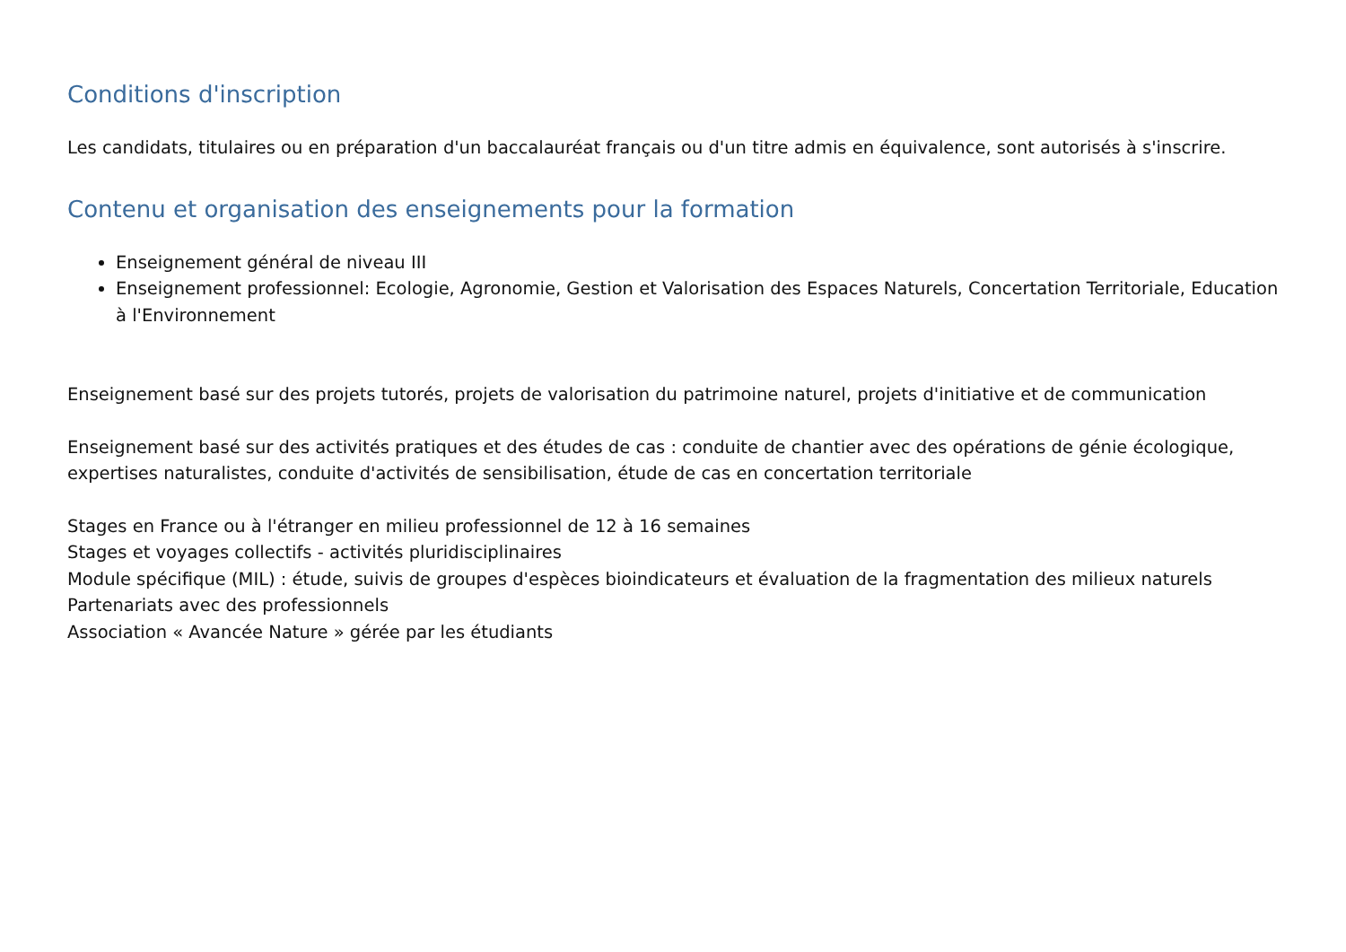Conditions d'inscription
Les candidats, titulaires ou en préparation d'un baccalauréat français ou d'un titre admis en équivalence, sont autorisés à s'inscrire.
Contenu et organisation des enseignements pour la formation
Enseignement général de niveau III
Enseignement professionnel: Ecologie, Agronomie, Gestion et Valorisation des Espaces Naturels, Concertation Territoriale, Education à l'Environnement
Enseignement basé sur des projets tutorés, projets de valorisation du patrimoine naturel, projets d'initiative et de communication
Enseignement basé sur des activités pratiques et des études de cas : conduite de chantier avec des opérations de génie écologique, expertises naturalistes, conduite d'activités de sensibilisation, étude de cas en concertation territoriale
Stages en France ou à l'étranger en milieu professionnel de 12 à 16 semaines
Stages et voyages collectifs - activités pluridisciplinaires
Module spécifique (MIL) : étude, suivis de groupes d'espèces bioindicateurs et évaluation de la fragmentation des milieux naturels
Partenariats avec des professionnels
Association « Avancée Nature » gérée par les étudiants